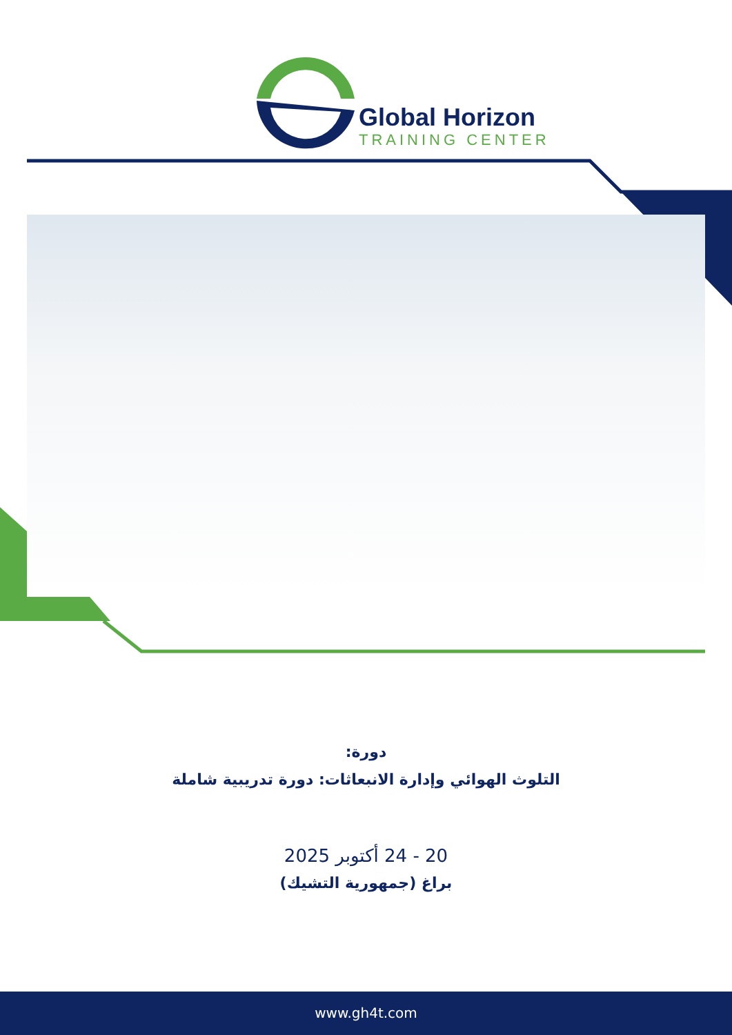Global Horizon
TRAINING CENTER
دورة:
التلوث الهوائي وإدارة الانبعاثات: دورة تدريبية شاملة
20 - 24 أكتوبر 2025
براغ (جمهورية التشيك)
www.gh4t.com